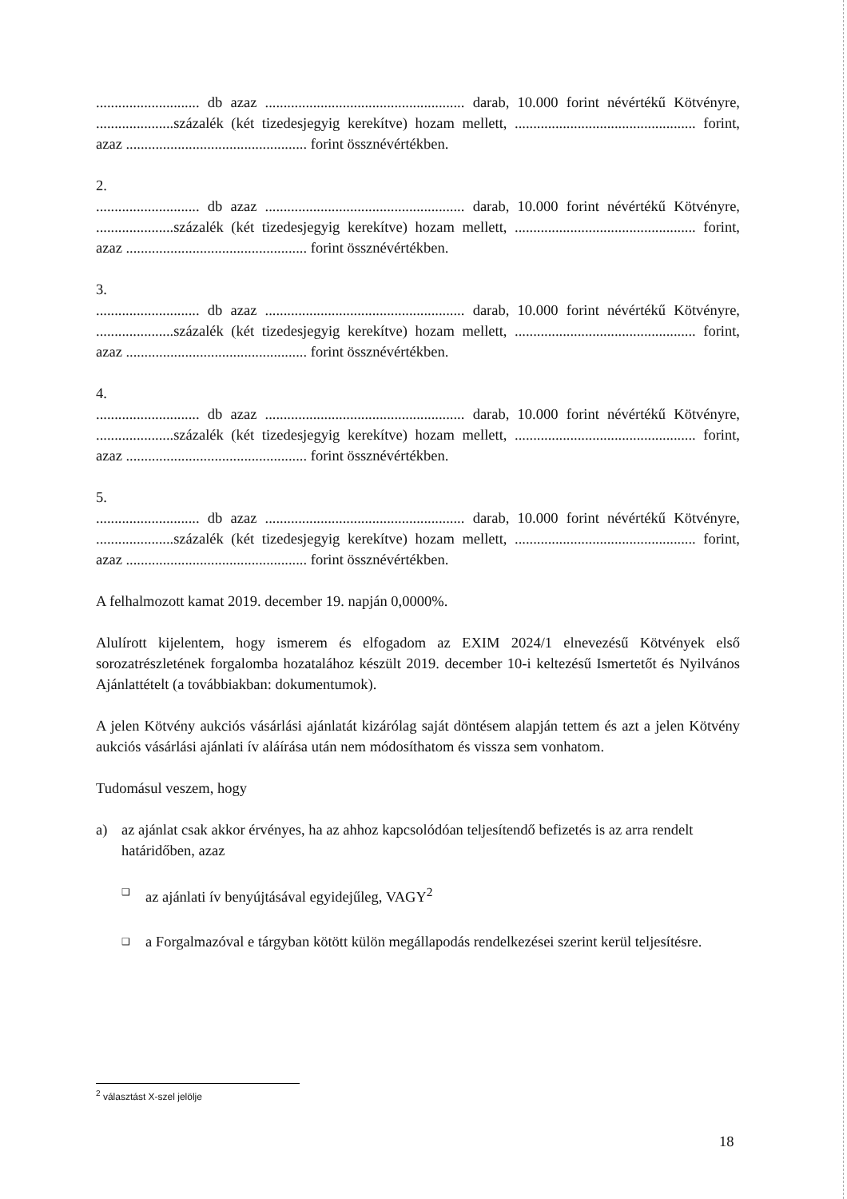............................ db azaz ...................................................... darab, 10.000 forint névértékű Kötvényre, .....................százalék (két tizedesjegyig kerekítve) hozam mellett, ................................................. forint, azaz ................................................. forint össznévértékben.
2.
............................ db azaz ...................................................... darab, 10.000 forint névértékű Kötvényre, .....................százalék (két tizedesjegyig kerekítve) hozam mellett, ................................................. forint, azaz ................................................. forint össznévértékben.
3.
............................ db azaz ...................................................... darab, 10.000 forint névértékű Kötvényre, .....................százalék (két tizedesjegyig kerekítve) hozam mellett, ................................................. forint, azaz ................................................. forint össznévértékben.
4.
............................ db azaz ...................................................... darab, 10.000 forint névértékű Kötvényre, .....................százalék (két tizedesjegyig kerekítve) hozam mellett, ................................................. forint, azaz ................................................. forint össznévértékben.
5.
............................ db azaz ...................................................... darab, 10.000 forint névértékű Kötvényre, .....................százalék (két tizedesjegyig kerekítve) hozam mellett, ................................................. forint, azaz ................................................. forint össznévértékben.
A felhalmozott kamat 2019. december 19. napján 0,0000%.
Alulírott kijelentem, hogy ismerem és elfogadom az EXIM 2024/1 elnevezésű Kötvények első sorozatrészletének forgalomba hozatalához készült 2019. december 10-i keltezésű Ismertetőt és Nyilvános Ajánlattételt (a továbbiakban: dokumentumok).
A jelen Kötvény aukciós vásárlási ajánlatát kizárólag saját döntésem alapján tettem és azt a jelen Kötvény aukciós vásárlási ajánlati ív aláírása után nem módosíthatom és vissza sem vonhatom.
Tudomásul veszem, hogy
a) az ajánlat csak akkor érvényes, ha az ahhoz kapcsolódóan teljesítendő befizetés is az arra rendelt határidőben, azaz
❑ az ajánlati ív benyújtásával egyidejűleg, VAGY<sup>2</sup>
❑ a Forgalmazóval e tárgyban kötött külön megállapodás rendelkezései szerint kerül teljesítésre.
<sup>2</sup> választást X-szel jelölje
18